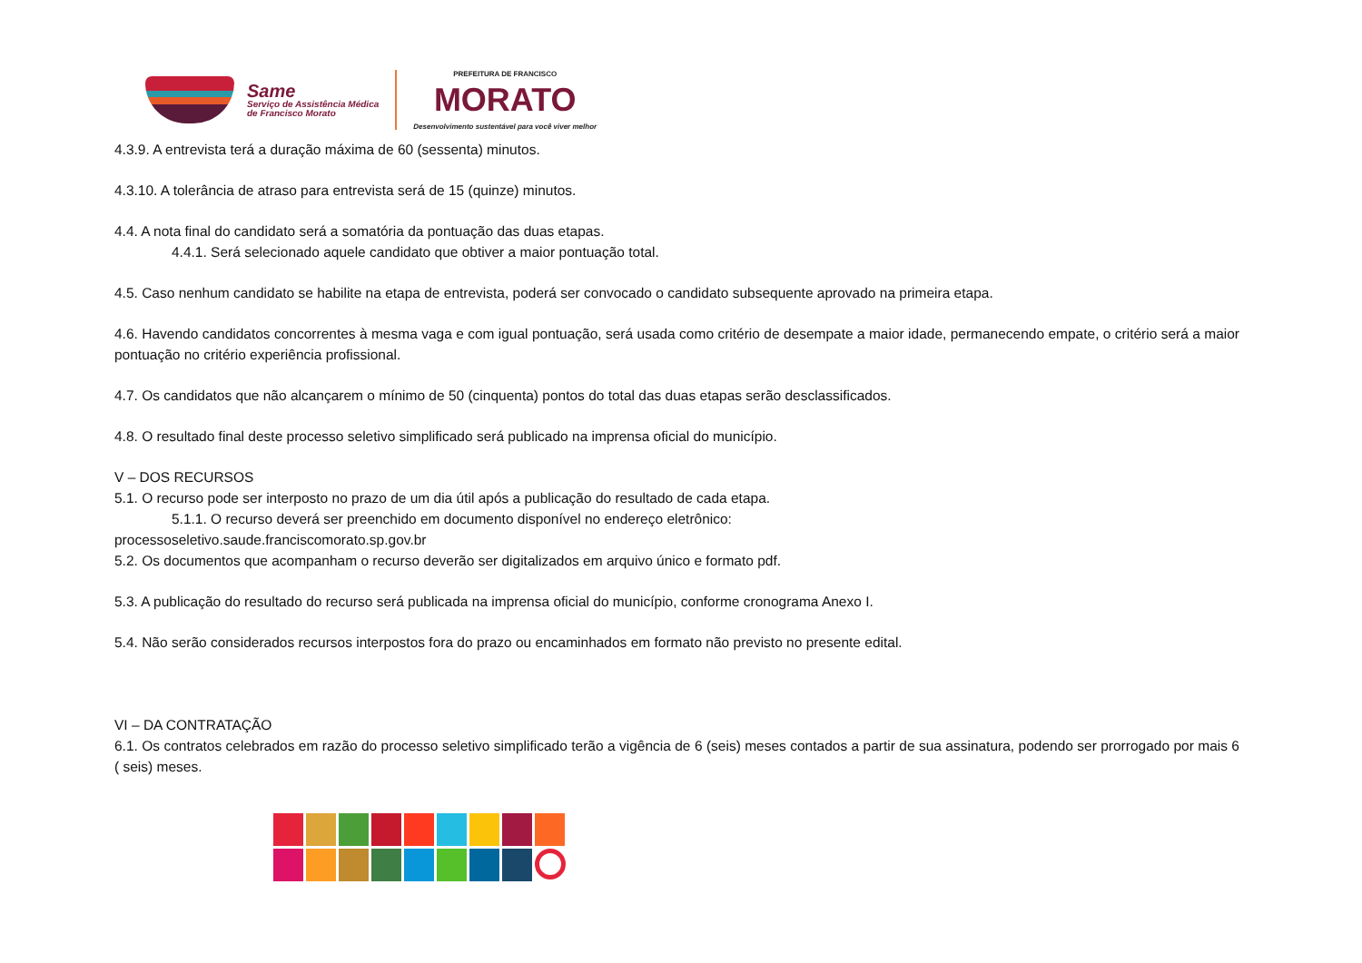Same
Serviço de Assistência Médica
de Francisco Morato
PREFEITURA DE FRANCISCO
MORATO
Desenvolvimento sustentável para você viver melhor
4.3.9. A entrevista terá a duração máxima de 60 (sessenta) minutos.
4.3.10. A tolerância de atraso para entrevista será de 15 (quinze) minutos.
4.4. A nota final do candidato será a somatória da pontuação das duas etapas.
4.4.1. Será selecionado aquele candidato que obtiver a maior pontuação total.
4.5. Caso nenhum candidato se habilite na etapa de entrevista, poderá ser convocado o candidato subsequente aprovado na primeira etapa.
4.6. Havendo candidatos concorrentes à mesma vaga e com igual pontuação, será usada como critério de desempate a maior idade, permanecendo empate, o critério será a maior pontuação no critério experiência profissional.
4.7. Os candidatos que não alcançarem o mínimo de 50 (cinquenta) pontos do total das duas etapas serão desclassificados.
4.8. O resultado final deste processo seletivo simplificado será publicado na imprensa oficial do município.
V – DOS RECURSOS
5.1. O recurso pode ser interposto no prazo de um dia útil após a publicação do resultado de cada etapa.
5.1.1. O recurso deverá ser preenchido em documento disponível no endereço eletrônico:
processoseletivo.saude.franciscomorato.sp.gov.br
5.2. Os documentos que acompanham o recurso deverão ser digitalizados em arquivo único e formato pdf.
5.3. A publicação do resultado do recurso será publicada na imprensa oficial do município, conforme cronograma Anexo I.
5.4. Não serão considerados recursos interpostos fora do prazo ou encaminhados em formato não previsto no presente edital.
VI – DA CONTRATAÇÃO
6.1. Os contratos celebrados em razão do processo seletivo simplificado terão a vigência de 6 (seis) meses contados a partir de sua assinatura, podendo ser prorrogado por mais 6 ( seis) meses.